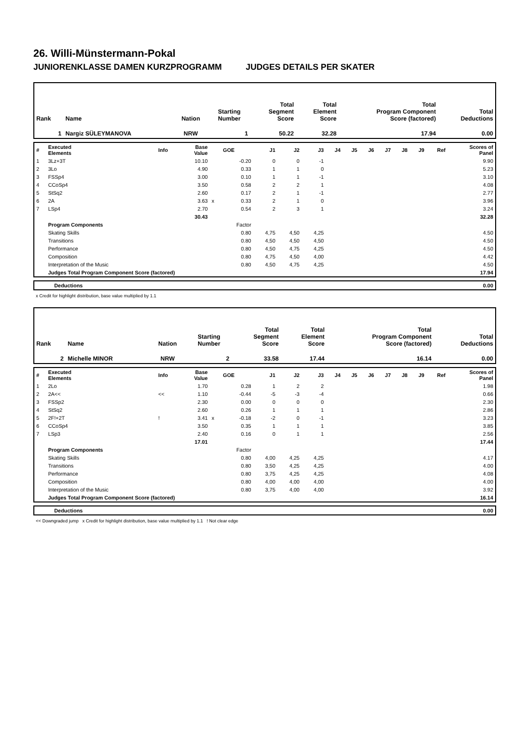26. Willi-Münstermann-Pokal
JUNIORENKLASSE DAMEN KURZPROGRAMM JUDGES DETAILS PER SKATER
| Rank | Name | Nation | Starting Number | Total Segment Score | Total Element Score | Total Program Component Score (factored) | Total Deductions |
| 1 | Nargiz SÜLEYMANOVA | NRW | 1 | 50.22 | 32.28 | 17.94 | 0.00 |
| # | Executed Elements | Info | Base Value | | GOE | J1 | J2 | J3 | J4 | J5 | J6 | J7 | J8 | J9 | Ref | Scores of Panel |
| 1 | 3Lz+3T | | 10.10 | | -0.20 | 0 | 0 | -1 | | | | | | | | 9.90 |
| 2 | 3Lo | | 4.90 | | 0.33 | 1 | 1 | 0 | | | | | | | | 5.23 |
| 3 | FSSp4 | | 3.00 | | 0.10 | 1 | 1 | -1 | | | | | | | | 3.10 |
| 4 | CCoSp4 | | 3.50 | | 0.58 | 2 | 2 | 1 | | | | | | | | 4.08 |
| 5 | StSq2 | | 2.60 | | 0.17 | 2 | 1 | -1 | | | | | | | | 2.77 |
| 6 | 2A | | 3.63 | x | 0.33 | 2 | 1 | 0 | | | | | | | | 3.96 |
| 7 | LSp4 | | 2.70 | | 0.54 | 2 | 3 | 1 | | | | | | | | 3.24 |
| | | | 30.43 | | | | | | | | | | | | | 32.28 |
| | Program Components | | | | Factor | | | | | | | | | | | |
| | Skating Skills | | | | 0.80 | 4,75 | 4,50 | 4,25 | | | | | | | | 4.50 |
| | Transitions | | | | 0.80 | 4,50 | 4,50 | 4,50 | | | | | | | | 4.50 |
| | Performance | | | | 0.80 | 4,50 | 4,75 | 4,25 | | | | | | | | 4.50 |
| | Composition | | | | 0.80 | 4,75 | 4,50 | 4,00 | | | | | | | | 4.42 |
| | Interpretation of the Music | | | | 0.80 | 4,50 | 4,75 | 4,25 | | | | | | | | 4.50 |
| | Judges Total Program Component Score (factored) | | | | | | | | | | | | | | | 17.94 |
| Deductions | 0.00 |
x Credit for highlight distribution, base value multiplied by 1.1
| Rank | Name | Nation | Starting Number | Total Segment Score | Total Element Score | Total Program Component Score (factored) | Total Deductions |
| 2 | Michelle MINOR | NRW | 2 | 33.58 | 17.44 | 16.14 | 0.00 |
| # | Executed Elements | Info | Base Value | | GOE | J1 | J2 | J3 | J4 | J5 | J6 | J7 | J8 | J9 | Ref | Scores of Panel |
| 1 | 2Lo | | 1.70 | | 0.28 | 1 | 2 | 2 | | | | | | | | 1.98 |
| 2 | 2A<< | << | 1.10 | | -0.44 | -5 | -3 | -4 | | | | | | | | 0.66 |
| 3 | FSSp2 | | 2.30 | | 0.00 | 0 | 0 | 0 | | | | | | | | 2.30 |
| 4 | StSq2 | | 2.60 | | 0.26 | 1 | 1 | 1 | | | | | | | | 2.86 |
| 5 | 2F!+2T | ! | 3.41 | x | -0.18 | -2 | 0 | -1 | | | | | | | | 3.23 |
| 6 | CCoSp4 | | 3.50 | | 0.35 | 1 | 1 | 1 | | | | | | | | 3.85 |
| 7 | LSp3 | | 2.40 | | 0.16 | 0 | 1 | 1 | | | | | | | | 2.56 |
| | | | 17.01 | | | | | | | | | | | | | 17.44 |
| | Program Components | | | | Factor | | | | | | | | | | | |
| | Skating Skills | | | | 0.80 | 4,00 | 4,25 | 4,25 | | | | | | | | 4.17 |
| | Transitions | | | | 0.80 | 3,50 | 4,25 | 4,25 | | | | | | | | 4.00 |
| | Performance | | | | 0.80 | 3,75 | 4,25 | 4,25 | | | | | | | | 4.08 |
| | Composition | | | | 0.80 | 4,00 | 4,00 | 4,00 | | | | | | | | 4.00 |
| | Interpretation of the Music | | | | 0.80 | 3,75 | 4,00 | 4,00 | | | | | | | | 3.92 |
| | Judges Total Program Component Score (factored) | | | | | | | | | | | | | | | 16.14 |
| Deductions | 0.00 |
<< Downgraded jump x Credit for highlight distribution, base value multiplied by 1.1 ! Not clear edge